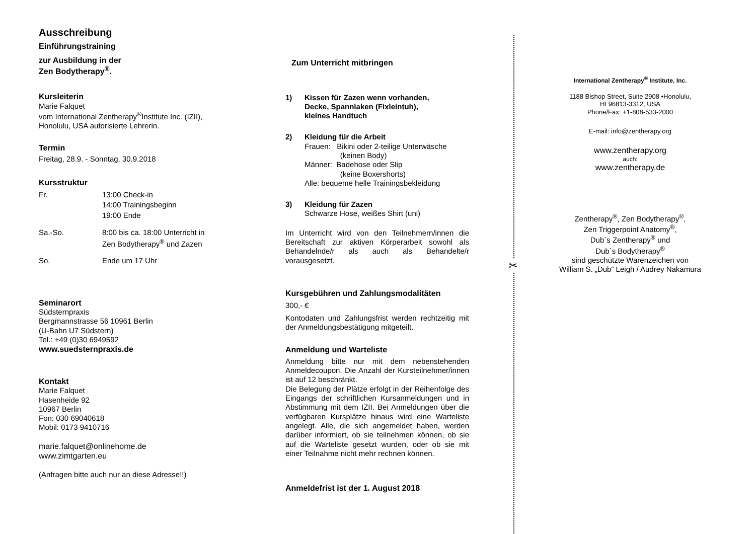Ausschreibung
Einführungstraining
zur Ausbildung in der
Zen Bodytherapy<sup>®</sup>.
Kursleiterin
Marie Falquet
vom International Zentherapy<sup>®</sup>Institute Inc. (IZII),
Honolulu, USA autorisierte Lehrerin.
Termin
Freitag, 28.9. - Sonntag, 30.9.2018
Kursstruktur
Fr. 13:00 Check-in
14:00 Trainingsbeginn
19:00 Ende
Sa.-So. 8:00 bis ca. 18:00 Unterricht in
Zen Bodytherapy<sup>®</sup> und Zazen
So. Ende um 17 Uhr
Seminarort
Südsternpraxis
Bergmannstrasse 56 10961 Berlin
(U-Bahn U7 Südstern)
Tel.: +49 (0)30 6949592
www.suedsternpraxis.de
Kontakt
Marie Falquet
Hasenheide 92
10967 Berlin
Fon: 030 69040618
Mobil: 0173 9410716
marie.falquet@onlinehome.de
www.zimtgarten.eu
(Anfragen bitte auch nur an diese Adresse!!)
Zum Unterricht mitbringen
1) Kissen für Zazen wenn vorhanden,
Decke, Spannlaken (Fixleintuh),
kleines Handtuch
2) Kleidung für die Arbeit
Frauen: Bikini oder 2-teilige Unterwäsche
(keinen Body)
Männer: Badehose oder Slip
(keine Boxershorts)
Alle: bequeme helle Trainingsbekleidung
3) Kleidung für Zazen
Schwarze Hose, weißes Shirt (uni)
Im Unterricht wird von den Teilnehmern/innen die Bereitschaft zur aktiven Körperarbeit sowohl als Behandelnde/r als auch als Behandelte/r vorausgesetzt.
Kursgebühren und Zahlungsmodalitäten
300,- €
Kontodaten und Zahlungsfrist werden rechtzeitig mit der Anmeldungsbestätigung mitgeteilt.
Anmeldung und Warteliste
Anmeldung bitte nur mit dem nebenstehenden Anmeldecoupon. Die Anzahl der Kursteilnehmer/innen ist auf 12 beschränkt.
Die Belegung der Plätze erfolgt in der Reihenfolge des Eingangs der schriftlichen Kursanmeldungen und in Abstimmung mit dem IZII. Bei Anmeldungen über die verfügbaren Kursplätze hinaus wird eine Warteliste angelegt. Alle, die sich angemeldet haben, werden darüber informiert, ob sie teilnehmen können, ob sie auf die Warteliste gesetzt wurden, oder ob sie mit einer Teilnahme nicht mehr rechnen können.
Anmeldefrist ist der 1. August 2018
✂
International Zentherapy<sup>®</sup> Institute, Inc.
1188 Bishop Street, Suite 2908 •Honolulu,
HI 96813-3312, USA
Phone/Fax: +1-808-533-2000
E-mail: info@zentherapy.org
www.zentherapy.org
auch:
www.zentherapy.de
Zentherapy<sup>®</sup>, Zen Bodytherapy<sup>®</sup>,
Zen Triggerpoint Anatomy<sup>®</sup>,
Dub`s Zentherapy<sup>®</sup> und
Dub`s Bodytherapy<sup>®</sup>
sind geschützte Warenzeichen von
William S. „Dub“ Leigh / Audrey Nakamura